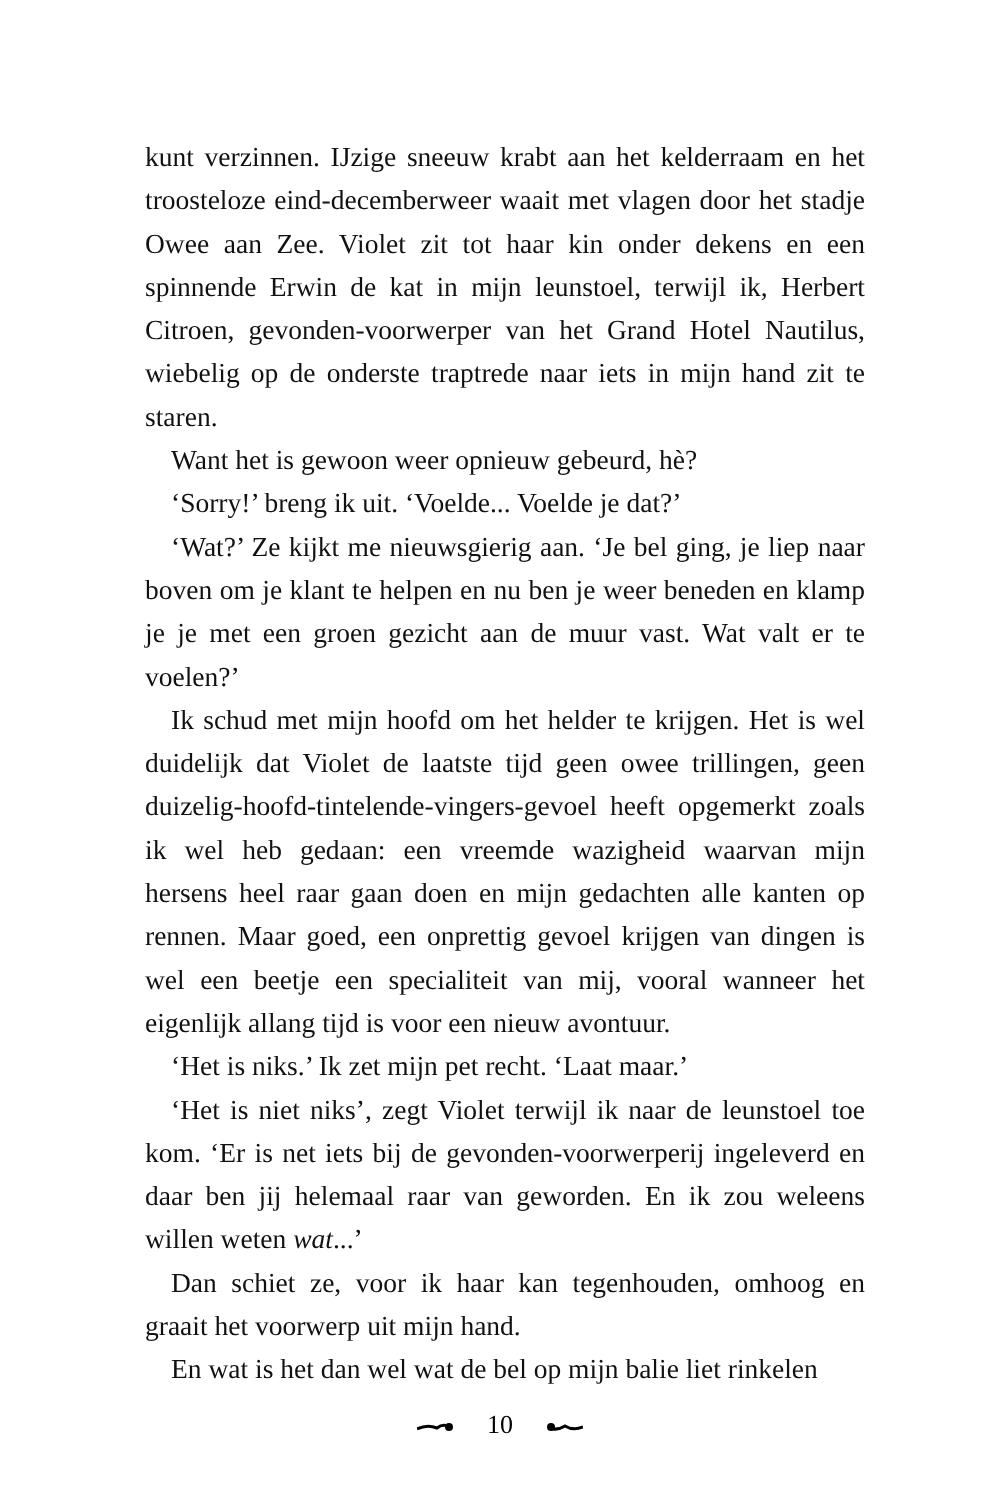kunt verzinnen. IJzige sneeuw krabt aan het kelderraam en het troosteloze eind-decemberweer waait met vlagen door het stadje Owee aan Zee. Violet zit tot haar kin onder dekens en een spinnende Erwin de kat in mijn leunstoel, terwijl ik, Herbert Citroen, gevonden-voorwerper van het Grand Hotel Nautilus, wiebelig op de onderste traptrede naar iets in mijn hand zit te staren.
Want het is gewoon weer opnieuw gebeurd, hè?
‘Sorry!’ breng ik uit. ‘Voelde... Voelde je dat?’
‘Wat?’ Ze kijkt me nieuwsgierig aan. ‘Je bel ging, je liep naar boven om je klant te helpen en nu ben je weer beneden en klamp je je met een groen gezicht aan de muur vast. Wat valt er te voelen?’
Ik schud met mijn hoofd om het helder te krijgen. Het is wel duidelijk dat Violet de laatste tijd geen owee trillingen, geen duizelig-hoofd-tintelende-vingers-gevoel heeft opgemerkt zoals ik wel heb gedaan: een vreemde wazigheid waarvan mijn hersens heel raar gaan doen en mijn gedachten alle kanten op rennen. Maar goed, een onprettig gevoel krijgen van dingen is wel een beetje een specialiteit van mij, vooral wanneer het eigenlijk allang tijd is voor een nieuw avontuur.
‘Het is niks.’ Ik zet mijn pet recht. ‘Laat maar.’
‘Het is niet niks’, zegt Violet terwijl ik naar de leunstoel toe kom. ‘Er is net iets bij de gevonden-voorwerperij ingeleverd en daar ben jij helemaal raar van geworden. En ik zou weleens willen weten wat...’
Dan schiet ze, voor ik haar kan tegenhouden, omhoog en graait het voorwerp uit mijn hand.
En wat is het dan wel wat de bel op mijn balie liet rinkelen
10